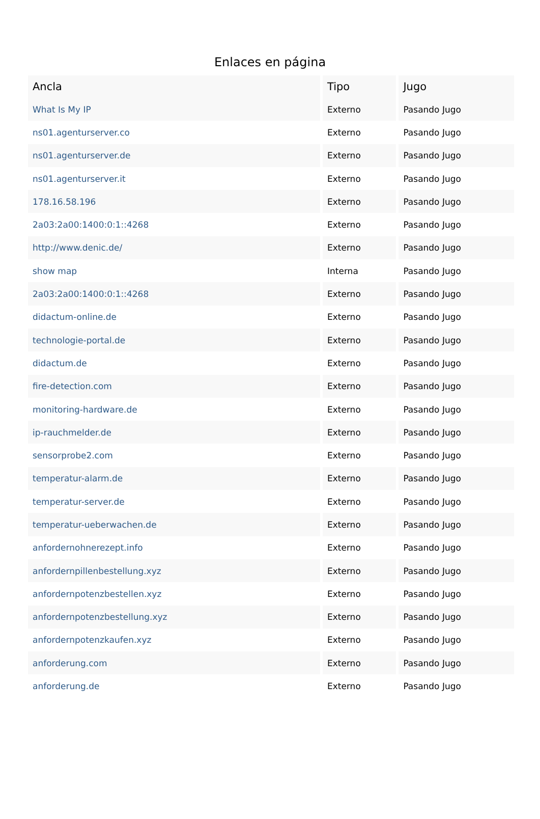Enlaces en página
| Ancla | Tipo | Jugo |
| --- | --- | --- |
| What Is My IP | Externo | Pasando Jugo |
| ns01.agenturserver.co | Externo | Pasando Jugo |
| ns01.agenturserver.de | Externo | Pasando Jugo |
| ns01.agenturserver.it | Externo | Pasando Jugo |
| 178.16.58.196 | Externo | Pasando Jugo |
| 2a03:2a00:1400:0:1::4268 | Externo | Pasando Jugo |
| http://www.denic.de/ | Externo | Pasando Jugo |
| show map | Interna | Pasando Jugo |
| 2a03:2a00:1400:0:1::4268 | Externo | Pasando Jugo |
| didactum-online.de | Externo | Pasando Jugo |
| technologie-portal.de | Externo | Pasando Jugo |
| didactum.de | Externo | Pasando Jugo |
| fire-detection.com | Externo | Pasando Jugo |
| monitoring-hardware.de | Externo | Pasando Jugo |
| ip-rauchmelder.de | Externo | Pasando Jugo |
| sensorprobe2.com | Externo | Pasando Jugo |
| temperatur-alarm.de | Externo | Pasando Jugo |
| temperatur-server.de | Externo | Pasando Jugo |
| temperatur-ueberwachen.de | Externo | Pasando Jugo |
| anfordernohnerezept.info | Externo | Pasando Jugo |
| anfordernpillenbestellung.xyz | Externo | Pasando Jugo |
| anfordernpotenzbestellen.xyz | Externo | Pasando Jugo |
| anfordernpotenzbestellung.xyz | Externo | Pasando Jugo |
| anfordernpotenzkaufen.xyz | Externo | Pasando Jugo |
| anforderung.com | Externo | Pasando Jugo |
| anforderung.de | Externo | Pasando Jugo |